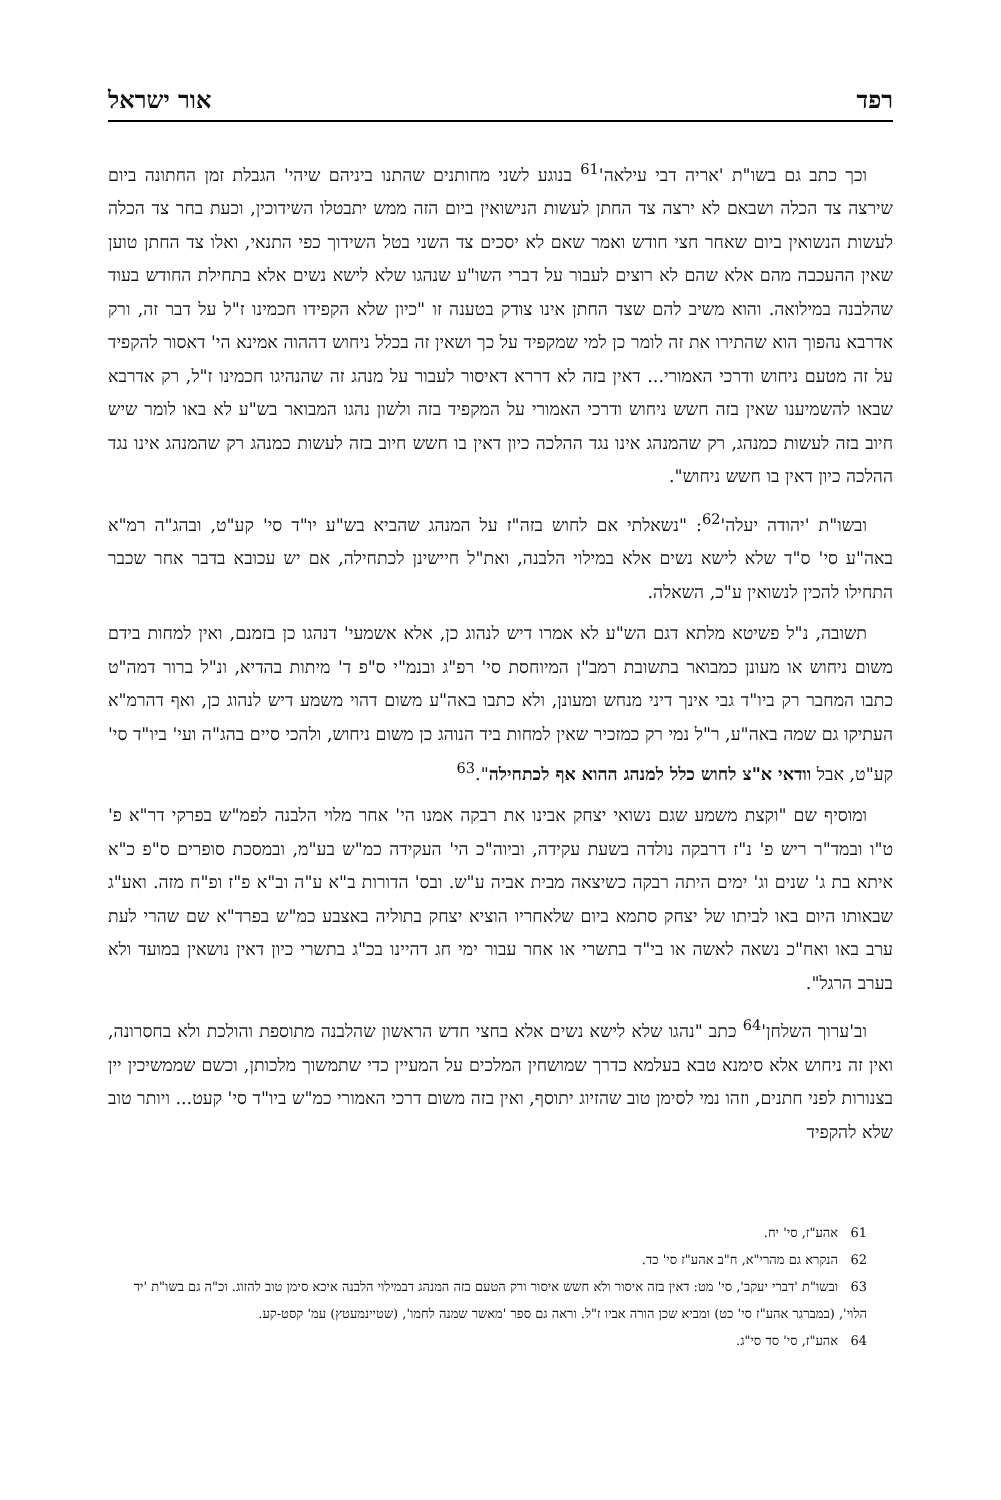רפד אור ישראל
וכך כתב גם בשו"ת 'אריה דבי עילאה'<sup>61</sup> בנוגע לשני מחותנים שהתנו ביניהם שיהי' הגבלת זמן החתונה ביום שירצה צד הכלה ושבאם לא ירצה צד החתן לעשות הנישואין ביום הזה ממש יתבטלו השידוכין, וכעת בחר צד הכלה לעשות הנשואין ביום שאחר חצי חודש ואמר שאם לא יסכים צד השני בטל השידוך כפי התנאי, ואלו צד החתן טוען שאין ההעכבה מהם אלא שהם לא רוצים לעבור על דברי השו"ע שנהגו שלא לישא נשים אלא בתחילת החודש בעוד שהלבנה במילואה. והוא משיב להם שצד החתן אינו צודק בטענה זו "כיון שלא הקפידו חכמינו ז"ל על דבר זה, ורק אדרבא נהפוך הוא שהתירו את זה לומר כן למי שמקפיד על כך ושאין זה בכלל ניחוש דההוה אמינא הי' דאסור להקפיד על זה מטעם ניחוש ודרכי האמורי... דאין בזה לא דררא דאיסור לעבור על מנהג זה שהנהיגו חכמינו ז"ל, רק אדרבא שבאו להשמיענו שאין בזה חשש ניחוש ודרכי האמורי על המקפיד בזה ולשון נהגו המבואר בש"ע לא באו לומר שיש חיוב בזה לעשות כמנהג, רק שהמנהג אינו נגד ההלכה כיון דאין בו חשש חיוב בזה לעשות כמנהג רק שהמנהג אינו נגד ההלכה כיון דאין בו חשש ניחוש".
ובשו"ת 'יהודה יעלה'<sup>62</sup>: "נשאלתי אם לחוש בזה"ז על המנהג שהביא בש"ע יו"ד סי' קע"ט, ובהג"ה רמ"א באה"ע סי' ס"ד שלא לישא נשים אלא במילוי הלבנה, ואת"ל חיישינן לכתחילה, אם יש עכובא בדבר אחר שכבר התחילו להכין לנשואין ע"כ, השאלה.
תשובה, נ"ל פשיטא מלתא דגם הש"ע לא אמרו דיש לנהוג כן, אלא אשמעי' דנהגו כן בזמנם, ואין למחות בידם משום ניחוש או מעונן כמבואר בתשובת רמב"ן המיוחסת סי' רפ"ג ובנמ"י ס"פ ד' מיתות בהדיא, ונ"ל ברור דמה"ט כתבו המחבר רק ביו"ד גבי אינך דיני מנחש ומעונן, ולא כתבו באה"ע משום דהוי משמע דיש לנהוג כן, ואף דהרמ"א העתיקו גם שמה באה"ע, ר"ל נמי רק כמזכיר שאין למחות ביד הנוהג כן משום ניחוש, ולהכי סיים בהג"ה ועי' ביו"ד סי' קע"ט, אבל וודאי א"צ לחוש כלל למנהג ההוא אף לכתחילה".<sup>63</sup>
ומוסיף שם "וקצת משמע שגם נשואי יצחק אבינו את רבקה אמנו הי' אחר מלוי הלבנה לפמ"ש בפרקי דר"א פ' ט"ו ובמד"ר ריש פ' נ"ז דרבקה נולדה בשעת עקידה, וביוה"כ הי' העקידה כמ"ש בע"מ, ובמסכת סופרים ס"פ כ"א איתא בת ג' שנים וג' ימים היתה רבקה כשיצאה מבית אביה ע"ש. ובס' הדורות ב"א ע"ה וב"א פ"ז ופ"ח מזה. ואע"ג שבאותו היום באו לביתו של יצחק סתמא ביום שלאחריו הוציא יצחק בתוליה באצבע כמ"ש בפרד"א שם שהרי לעת ערב באו ואח"כ נשאה לאשה או בי"ד בתשרי או אחר עבור ימי חג דהיינו בכ"ג בתשרי כיון דאין נושאין במועד ולא בערב הרגל".
וב'ערוך השלחן'<sup>64</sup> כתב "נהגו שלא לישא נשים אלא בחצי חדש הראשון שהלבנה מתוספת והולכת ולא בחסרונה, ואין זה ניחוש אלא סימנא טבא בעלמא כדרך שמושחין המלכים על המעיין כדי שתמשוך מלכותן, וכשם שממשיכין יין בצנורות לפני חתנים, וזהו נמי לסימן טוב שהזיוג יתוסף, ואין בזה משום דרכי האמורי כמ"ש ביו"ד סי' קעט... ויותר טוב שלא להקפיד
61 אהע"ז, סי' יח.
62 הנקרא גם מהרי"א, ח"ב אהע"ז סי' כד.
63 ובשו"ת 'דברי יעקב', סי' מט: דאין בזה איסור ולא חשש איסור ורק הטעם בזה המנהג דבמילוי הלבנה איכא סימן טוב להזוג. וכ"ה גם בשו"ת 'יד הלוי', (במברגר אהע"ז סי' כט) ומביא שכן הורה אביו ז"ל. וראה גם ספר 'מאשר שמנה לחמו', (שטיינמעטץ) עמ' קסט-קע.
64 אהע"ז, סי' סד סי"ג.